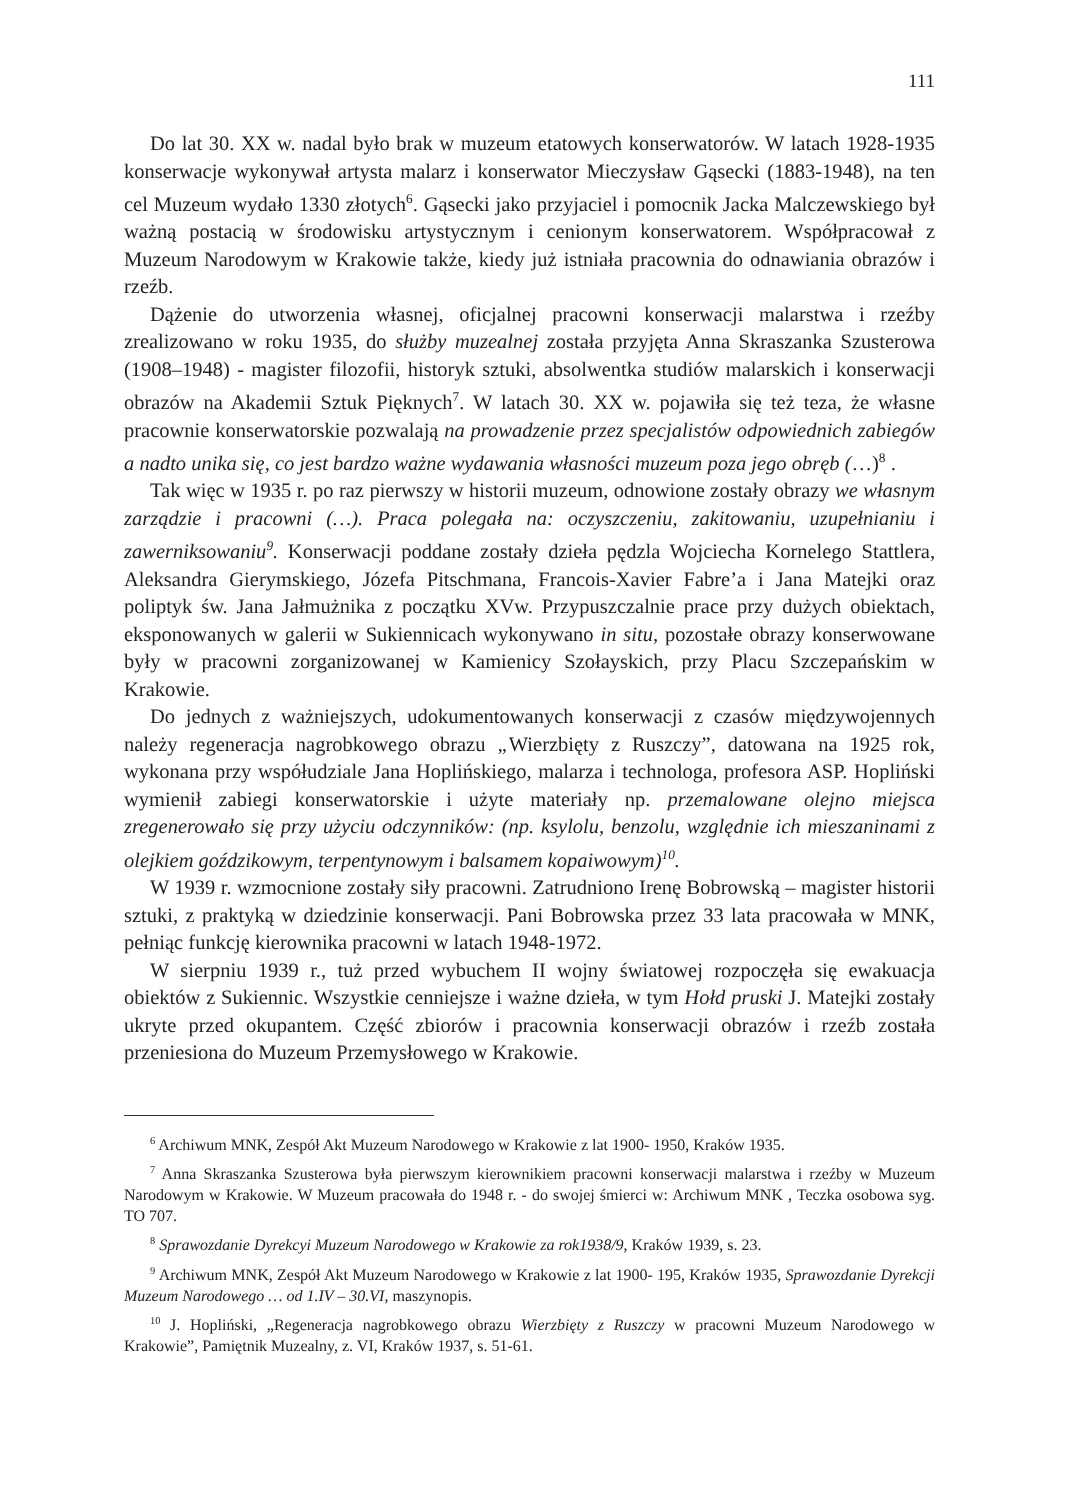111
Do lat 30. XX w. nadal było brak w muzeum etatowych konserwatorów. W latach 1928-1935 konserwacje wykonywał artysta malarz i konserwator Mieczysław Gąsecki (1883-1948), na ten cel Muzeum wydało 1330 złotych<sup>6</sup>. Gąsecki jako przyjaciel i pomocnik Jacka Malczewskiego był ważną postacią w środowisku artystycznym i cenionym konserwatorem. Współpracował z Muzeum Narodowym w Krakowie także, kiedy już istniała pracownia do odnawiania obrazów i rzeźb.
Dążenie do utworzenia własnej, oficjalnej pracowni konserwacji malarstwa i rzeźby zrealizowano w roku 1935, do służby muzealnej została przyjęta Anna Skraszanka Szusterowa (1908–1948) - magister filozofii, historyk sztuki, absolwentka studiów malarskich i konserwacji obrazów na Akademii Sztuk Pięknych<sup>7</sup>. W latach 30. XX w. pojawiła się też teza, że własne pracownie konserwatorskie pozwalają na prowadzenie przez specjalistów odpowiednich zabiegów a nadto unika się, co jest bardzo ważne wydawania własności muzeum poza jego obręb (…)<sup>8</sup> .
Tak więc w 1935 r. po raz pierwszy w historii muzeum, odnowione zostały obrazy we własnym zarządzie i pracowni (…). Praca polegała na: oczyszczeniu, zakitowaniu, uzupełnianiu i zawerniksowaniu<sup>9</sup>. Konserwacji poddane zostały dzieła pędzla Wojciecha Kornelego Stattlera, Aleksandra Gierymskiego, Józefa Pitschmana, Francois-Xavier Fabre’a i Jana Matejki oraz poliptyk św. Jana Jałmużnika z początku XVw. Przypuszczalnie prace przy dużych obiektach, eksponowanych w galerii w Sukiennicach wykonywano in situ, pozostałe obrazy konserwowane były w pracowni zorganizowanej w Kamienicy Szołayskich, przy Placu Szczepańskim w Krakowie.
Do jednych z ważniejszych, udokumentowanych konserwacji z czasów międzywojennych należy regeneracja nagrobkowego obrazu „Wierzbięty z Ruszczy”, datowana na 1925 rok, wykonana przy współudziale Jana Hoplińskiego, malarza i technologa, profesora ASP. Hopliński wymienił zabiegi konserwatorskie i użyte materiały np. przemalowane olejno miejsca zregenerowało się przy użyciu odczynników: (np. ksylolu, benzolu, względnie ich mieszaninami z olejkiem goździkowym, terpentynowym i balsamem kopaiwowym)<sup>10</sup>.
W 1939 r. wzmocnione zostały siły pracowni. Zatrudniono Irenę Bobrowską – magister historii sztuki, z praktyką w dziedzinie konserwacji. Pani Bobrowska przez 33 lata pracowała w MNK, pełniąc funkcję kierownika pracowni w latach 1948-1972.
W sierpniu 1939 r., tuż przed wybuchem II wojny światowej rozpoczęła się ewakuacja obiektów z Sukiennic. Wszystkie cenniejsze i ważne dzieła, w tym Hołd pruski J. Matejki zostały ukryte przed okupantem. Część zbiorów i pracownia konserwacji obrazów i rzeźb została przeniesiona do Muzeum Przemysłowego w Krakowie.
<sup>6</sup> Archiwum MNK, Zespół Akt Muzeum Narodowego w Krakowie z lat 1900- 1950, Kraków 1935.
<sup>7</sup> Anna Skraszanka Szusterowa była pierwszym kierownikiem pracowni konserwacji malarstwa i rzeźby w Muzeum Narodowym w Krakowie. W Muzeum pracowała do 1948 r. - do swojej śmierci w: Archiwum MNK , Teczka osobowa syg. TO 707.
<sup>8</sup> Sprawozdanie Dyrekcyi Muzeum Narodowego w Krakowie za rok1938/9, Kraków 1939, s. 23.
<sup>9</sup> Archiwum MNK, Zespół Akt Muzeum Narodowego w Krakowie z lat 1900- 195, Kraków 1935, Sprawozdanie Dyrekcji Muzeum Narodowego … od 1.IV – 30.VI, maszynopis.
<sup>10</sup> J. Hopliński, „Regeneracja nagrobkowego obrazu Wierzbięty z Ruszczy w pracowni Muzeum Narodowego w Krakowie”, Pamiętnik Muzealny, z. VI, Kraków 1937, s. 51-61.